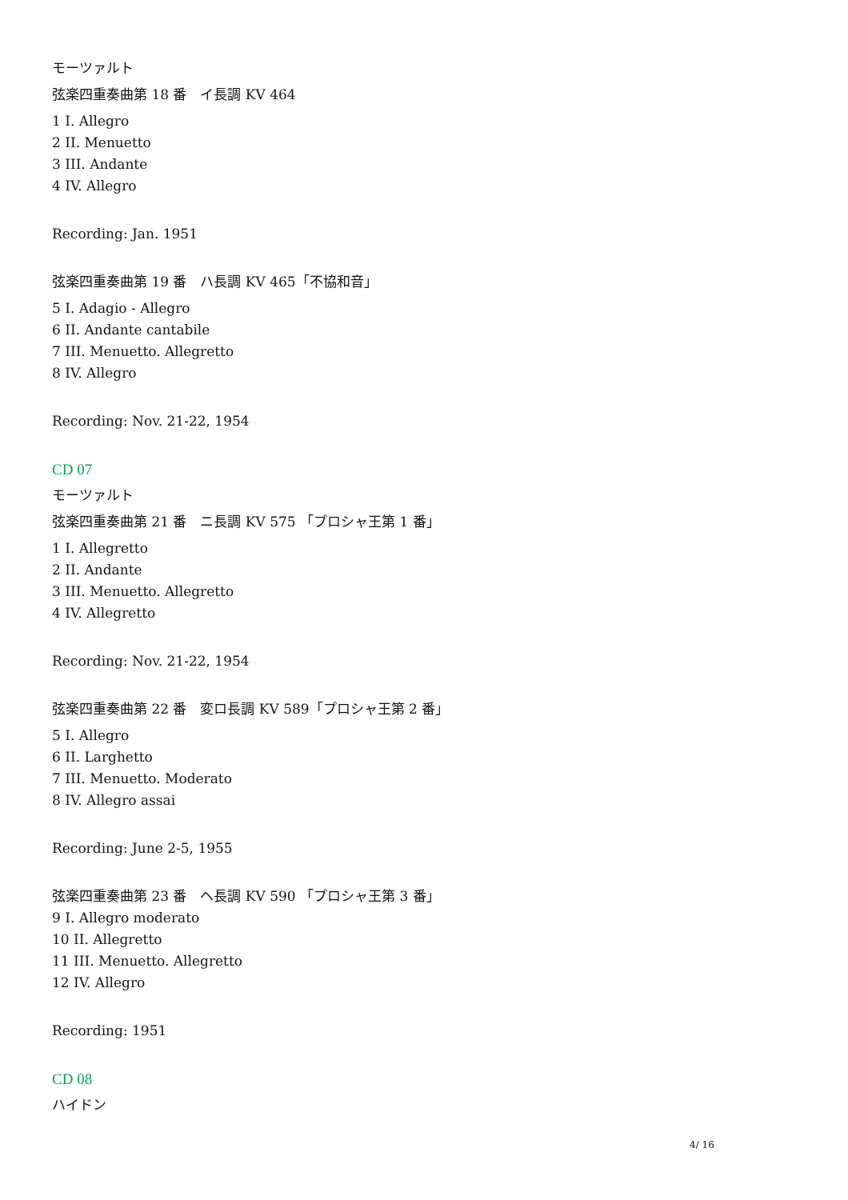モーツァルト
弦楽四重奏曲第 18 番　イ長調 KV 464
1 I. Allegro
2 II. Menuetto
3 III. Andante
4 IV. Allegro
Recording: Jan. 1951
弦楽四重奏曲第 19 番　ハ長調 KV 465「不協和音」
5 I. Adagio - Allegro
6 II. Andante cantabile
7 III. Menuetto. Allegretto
8 IV. Allegro
Recording: Nov. 21-22, 1954
CD 07
モーツァルト
弦楽四重奏曲第 21 番　ニ長調 KV 575 「プロシャ王第 1 番」
1 I. Allegretto
2 II. Andante
3 III. Menuetto. Allegretto
4 IV. Allegretto
Recording: Nov. 21-22, 1954
弦楽四重奏曲第 22 番　変ロ長調 KV 589「プロシャ王第 2 番」
5 I. Allegro
6 II. Larghetto
7 III. Menuetto. Moderato
8 IV. Allegro assai
Recording: June 2-5, 1955
弦楽四重奏曲第 23 番　ヘ長調 KV 590 「プロシャ王第 3 番」
9 I. Allegro moderato
10 II. Allegretto
11 III. Menuetto. Allegretto
12 IV. Allegro
Recording: 1951
CD 08
ハイドン
4/ 16